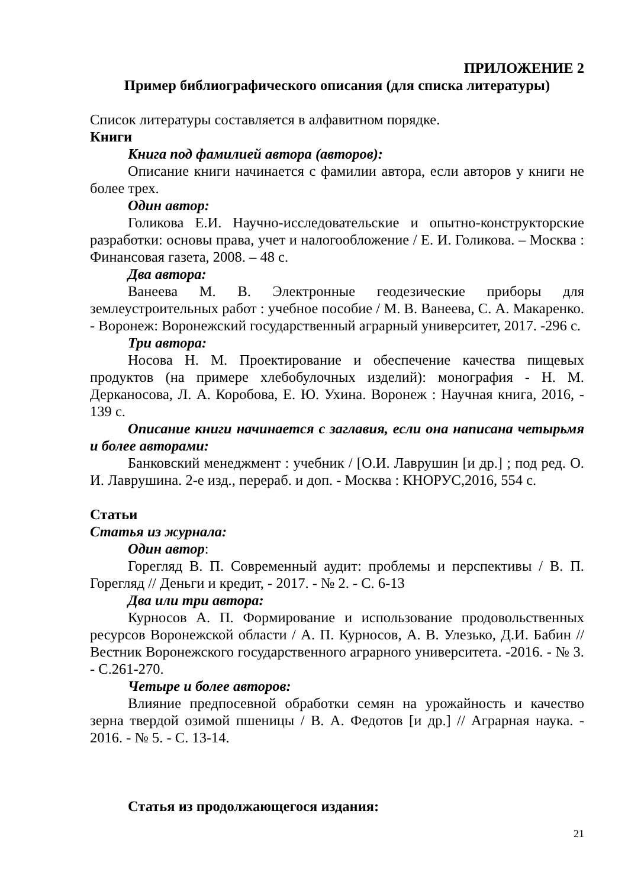ПРИЛОЖЕНИЕ 2
Пример библиографического описания (для списка литературы)
Список литературы составляется в алфавитном порядке.
Книги
Книга под фамилией автора (авторов):
Описание книги начинается с фамилии автора, если авторов у книги не более трех.
Один автор:
Голикова Е.И. Научно-исследовательские и опытно-конструкторские разработки: основы права, учет и налогообложение / Е. И. Голикова. – Москва : Финансовая газета, 2008. – 48 с.
Два автора:
Ванеева М. В. Электронные геодезические приборы для землеустроительных работ : учебное пособие / М. В. Ванеева, С. А. Макаренко. - Воронеж: Воронежский государственный аграрный университет, 2017. -296 с.
Три автора:
Носова Н. М. Проектирование и обеспечение качества пищевых продуктов (на примере хлебобулочных изделий): монография - Н. М. Дерканосова, Л. А. Коробова, Е. Ю. Ухина. Воронеж : Научная книга, 2016, - 139 с.
Описание книги начинается с заглавия, если она написана четырьмя и более авторами:
Банковский менеджмент : учебник / [О.И. Лаврушин [и др.] ; под ред. О. И. Лаврушина. 2-е изд., перераб. и доп. - Москва : КНОРУС,2016, 554 с.
Статьи
Статья из журнала:
Один автор:
Горегляд В. П. Современный аудит: проблемы и перспективы / В. П. Горегляд // Деньги и кредит, - 2017. - № 2. - С. 6-13
Два или три автора:
Курносов А. П. Формирование и использование продовольственных ресурсов Воронежской области / А. П. Курносов, А. В. Улезько, Д.И. Бабин // Вестник Воронежского государственного аграрного университета. -2016. - № 3. - С.261-270.
Четыре и более авторов:
Влияние предпосевной обработки семян на урожайность и качество зерна твердой озимой пшеницы / В. А. Федотов [и др.] // Аграрная наука. - 2016. - № 5. - С. 13-14.
Статья из продолжающегося издания:
21